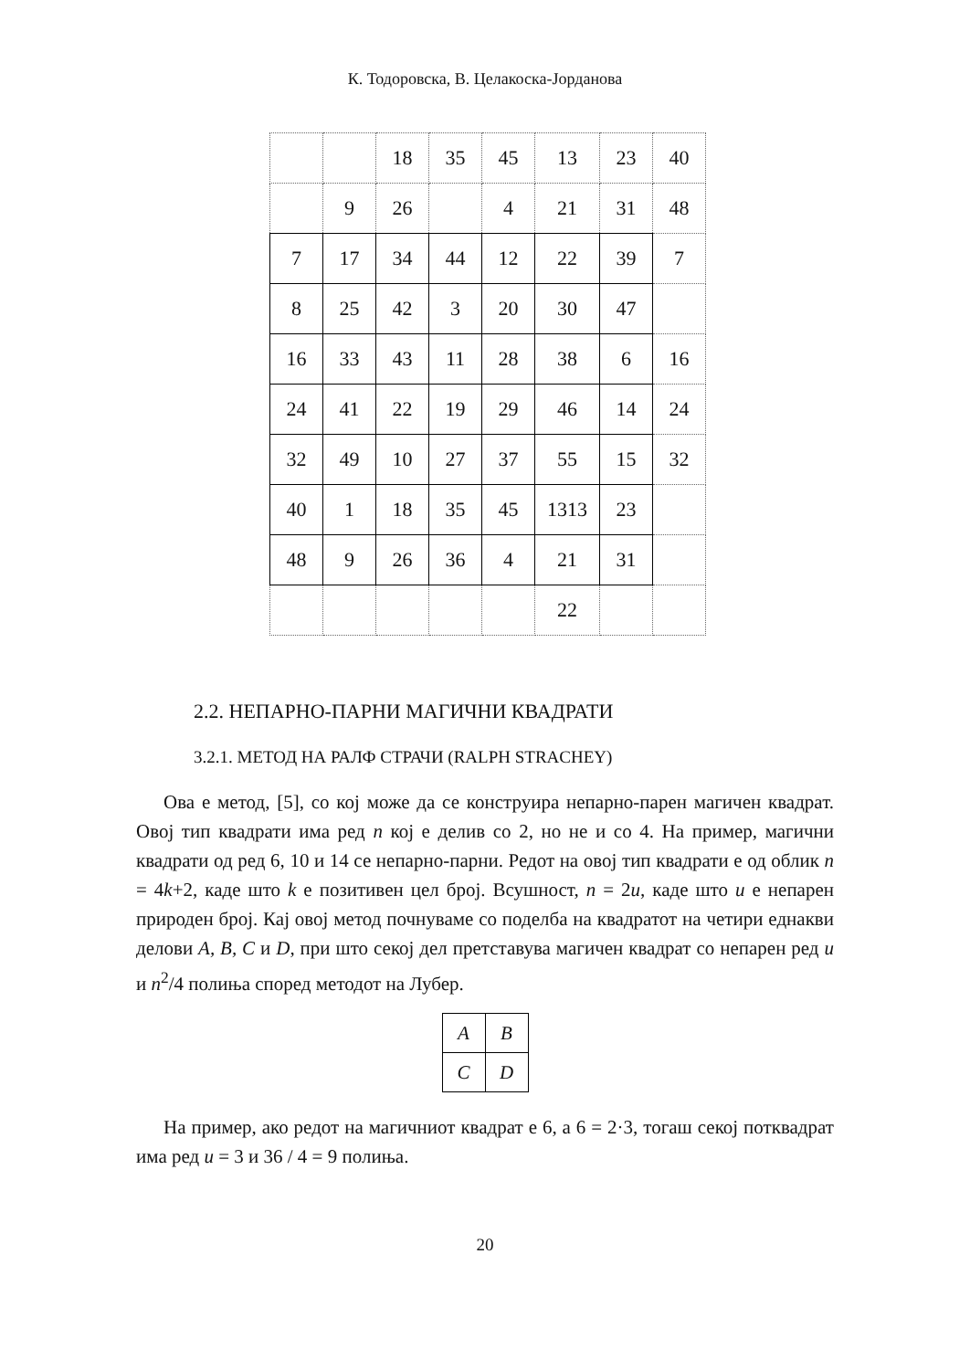К. Тодоровска, В. Целакоска-Јорданова
| | | 18 | 35 | 45 | 13 | 23 | 40 |
| | 9 | 26 | | 4 | 21 | 31 | 48 |
| 7 | 17 | 34 | 44 | 12 | 22 | 39 | 7 |
| 8 | 25 | 42 | 3 | 20 | 30 | 47 | |
| 16 | 33 | 43 | 11 | 28 | 38 | 6 | 16 |
| 24 | 41 | 22 | 19 | 29 | 46 | 14 | 24 |
| 32 | 49 | 10 | 27 | 37 | 55 | 15 | 32 |
| 40 | 1 | 18 | 35 | 45 | 1313 | 23 | |
| 48 | 9 | 26 | 36 | 4 | 21 | 31 | |
| | | | | | 22 | | |
2.2. НЕПАРНО-ПАРНИ МАГИЧНИ КВАДРАТИ
3.2.1. МЕТОД НА РАЛФ СТРАЧИ (RALPH STRACHEY)
Ова е метод, [5], со кој може да се конструира непарно-парен магичен квадрат. Овој тип квадрати има ред n кој е делив со 2, но не и со 4. На пример, магични квадрати од ред 6, 10 и 14 се непарно-парни. Редот на овој тип квадрати е од облик n = 4k+2, каде што k е позитивен цел број. Всушност, n = 2u, каде што u е непарен природен број. Кај овој метод почнуваме со поделба на квадратот на четири еднакви делови A, B, C и D, при што секој дел претставува магичен квадрат со непарен ред u и n<sup>2</sup>/4 полиња според методот на Лубер.
| A | B |
| C | D |
На пример, ако редот на магичниот квадрат е 6, а 6 = 2·3, тогаш секој потквадрат има ред u = 3 и 36 / 4 = 9 полиња.
20